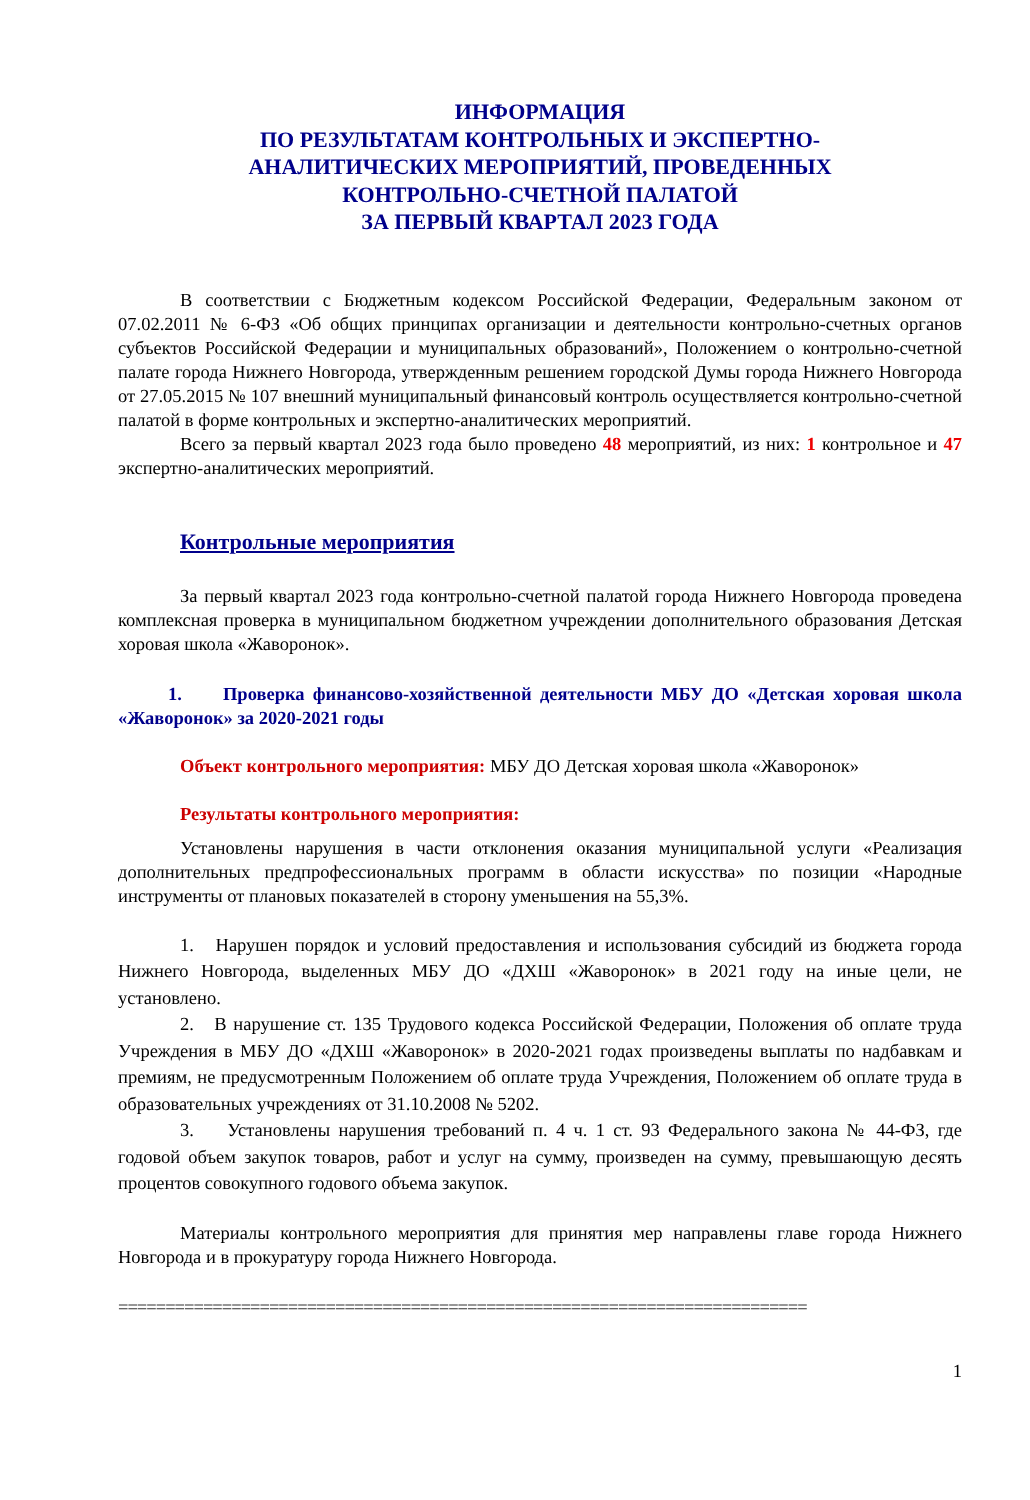ИНФОРМАЦИЯ
ПО РЕЗУЛЬТАТАМ КОНТРОЛЬНЫХ И ЭКСПЕРТНО-
АНАЛИТИЧЕСКИХ МЕРОПРИЯТИЙ, ПРОВЕДЕННЫХ
КОНТРОЛЬНО-СЧЕТНОЙ ПАЛАТОЙ
ЗА ПЕРВЫЙ КВАРТАЛ 2023 ГОДА
В соответствии с Бюджетным кодексом Российской Федерации, Федеральным законом от 07.02.2011 № 6-ФЗ «Об общих принципах организации и деятельности контрольно-счетных органов субъектов Российской Федерации и муниципальных образований», Положением о контрольно-счетной палате города Нижнего Новгорода, утвержденным решением городской Думы города Нижнего Новгорода от 27.05.2015 № 107 внешний муниципальный финансовый контроль осуществляется контрольно-счетной палатой в форме контрольных и экспертно-аналитических мероприятий.
Всего за первый квартал 2023 года было проведено 48 мероприятий, из них: 1 контрольное и 47 экспертно-аналитических мероприятий.
Контрольные мероприятия
За первый квартал 2023 года контрольно-счетной палатой города Нижнего Новгорода проведена комплексная проверка в муниципальном бюджетном учреждении дополнительного образования Детская хоровая школа «Жаворонок».
1. Проверка финансово-хозяйственной деятельности МБУ ДО «Детская хоровая школа «Жаворонок» за 2020-2021 годы
Объект контрольного мероприятия: МБУ ДО Детская хоровая школа «Жаворонок»
Результаты контрольного мероприятия:
Установлены нарушения в части отклонения оказания муниципальной услуги «Реализация дополнительных предпрофессиональных программ в области искусства» по позиции «Народные инструменты от плановых показателей в сторону уменьшения на 55,3%.
1. Нарушен порядок и условий предоставления и использования субсидий из бюджета города Нижнего Новгорода, выделенных МБУ ДО «ДХШ «Жаворонок» в 2021 году на иные цели, не установлено.
2. В нарушение ст. 135 Трудового кодекса Российской Федерации, Положения об оплате труда Учреждения в МБУ ДО «ДХШ «Жаворонок» в 2020-2021 годах произведены выплаты по надбавкам и премиям, не предусмотренным Положением об оплате труда Учреждения, Положением об оплате труда в образовательных учреждениях от 31.10.2008 № 5202.
3. Установлены нарушения требований п. 4 ч. 1 ст. 93 Федерального закона № 44-ФЗ, где годовой объем закупок товаров, работ и услуг на сумму, произведен на сумму, превышающую десять процентов совокупного годового объема закупок.
Материалы контрольного мероприятия для принятия мер направлены главе города Нижнего Новгорода и в прокуратуру города Нижнего Новгорода.
=========================================================================
1